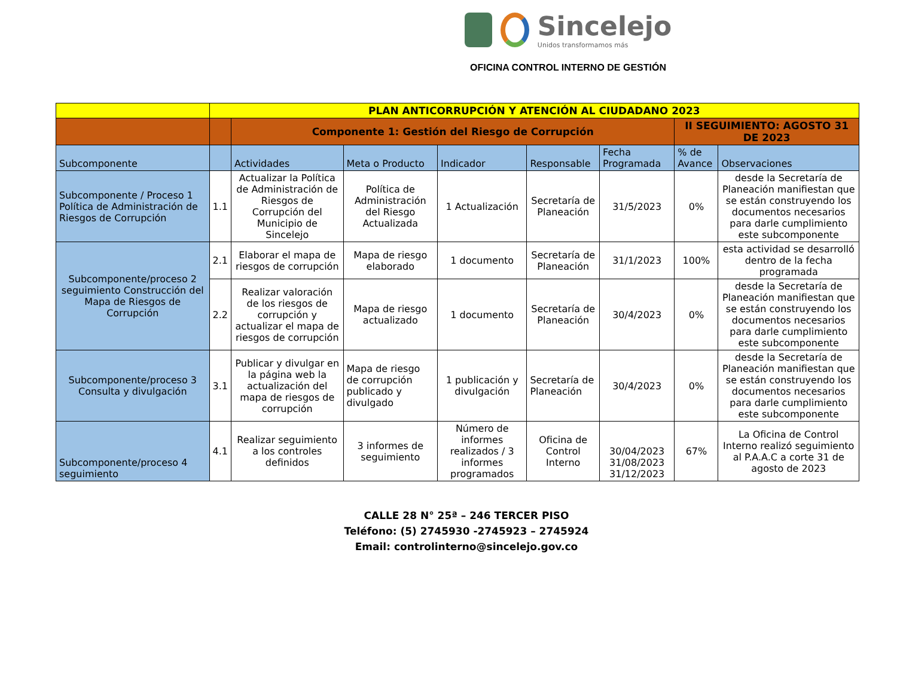Sincelejo
Unidos transformamos más
OFICINA CONTROL INTERNO DE GESTIÓN
| | PLAN ANTICORRUPCIÓN Y ATENCIÓN AL CIUDADANO 2023 | | | | | | | |
| | | Componente 1: Gestión del Riesgo de Corrupción | | | | | II SEGUIMIENTO: AGOSTO 31 DE 2023 | |
| Subcomponente | | Actividades | Meta o Producto | Indicador | Responsable | Fecha Programada | % de Avance | Observaciones |
| Subcomponente / Proceso 1 Política de Administración de Riesgos de Corrupción | 1.1 | Actualizar la Política de Administración de Riesgos de Corrupción del Municipio de Sincelejo | Política de Administración del Riesgo Actualizada | 1 Actualización | Secretaría de Planeación | 31/5/2023 | 0% | desde la Secretaría de Planeación manifiestan que se están construyendo los documentos necesarios para darle cumplimiento este subcomponente |
| Subcomponente/proceso 2 seguimiento Construcción del Mapa de Riesgos de Corrupción | 2.1 | Elaborar el mapa de riesgos de corrupción | Mapa de riesgo elaborado | 1 documento | Secretaría de Planeación | 31/1/2023 | 100% | esta actividad se desarrolló dentro de la fecha programada |
| | 2.2 | Realizar valoración de los riesgos de corrupción y actualizar el mapa de riesgos de corrupción | Mapa de riesgo actualizado | 1 documento | Secretaría de Planeación | 30/4/2023 | 0% | desde la Secretaría de Planeación manifiestan que se están construyendo los documentos necesarios para darle cumplimiento este subcomponente |
| Subcomponente/proceso 3 Consulta y divulgación | 3.1 | Publicar y divulgar en la página web la actualización del mapa de riesgos de corrupción | Mapa de riesgo de corrupción publicado y divulgado | 1 publicación y divulgación | Secretaría de Planeación | 30/4/2023 | 0% | desde la Secretaría de Planeación manifiestan que se están construyendo los documentos necesarios para darle cumplimiento este subcomponente |
| Subcomponente/proceso 4 seguimiento | 4.1 | Realizar seguimiento a los controles definidos | 3 informes de seguimiento | Número de informes realizados / 3 informes programados | Oficina de Control Interno | 30/04/2023 31/08/2023 31/12/2023 | 67% | La Oficina de Control Interno realizó seguimiento al P.A.A.C a corte 31 de agosto de 2023 |
CALLE 28 N° 25ª – 246 TERCER PISO
Teléfono: (5) 2745930 -2745923 – 2745924
Email: controlinterno@sincelejo.gov.co